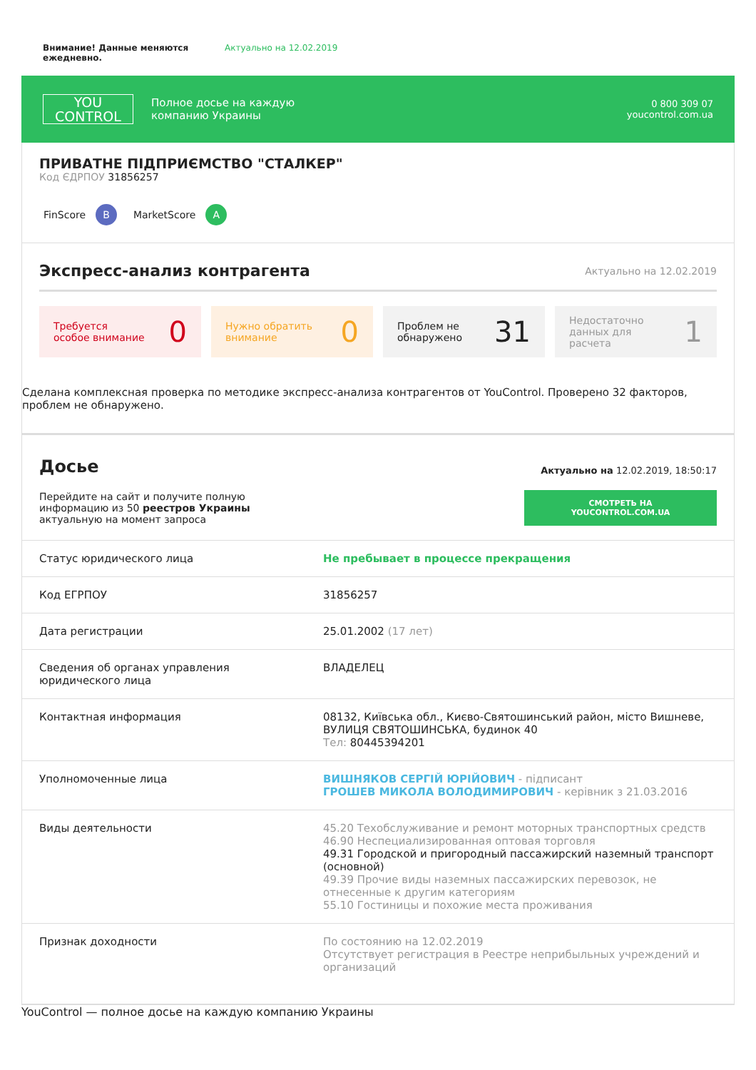Внимание! Данные меняются ежедневно. Актуально на 12.02.2019
YOU
CONTROL
Полное досье на каждую
компанию Украины
0 800 309 07
youcontrol.com.ua
ПРИВАТНЕ ПІДПРИЄМСТВО "СТАЛКЕР"
Код ЄДРПОУ 31856257
FinScore B MarketScore A
Экспресс-анализ контрагента Актуально на 12.02.2019
Требуется
особое внимание 0
Нужно обратить
внимание 0
Проблем не
обнаружено 31
Недостаточно
данных для
расчета 1
Сделана комплексная проверка по методике экспресс-анализа контрагентов от YouControl. Проверено 32 факторов, проблем не обнаружено.
Досье
Перейдите на сайт и получите полную
информацию из 50 реестров Украины
актуальную на момент запроса
Актуально на 12.02.2019, 18:50:17
СМОТРЕТЬ НА YOUCONTROL.COM.UA
| Статус юридического лица | Не пребывает в процессе прекращения |
| Код ЕГРПОУ | 31856257 |
| Дата регистрации | 25.01.2002 (17 лет) |
| Сведения об органах управления юридического лица | ВЛАДЕЛЕЦ |
| Контактная информация | 08132, Київська обл., Києво-Святошинський район, місто Вишневе, ВУЛИЦЯ СВЯТОШИНСЬКА, будинок 40 Тел: 80445394201 |
| Уполномоченные лица | ВИШНЯКОВ СЕРГІЙ ЮРІЙОВИЧ - підписант ГРОШЕВ МИКОЛА ВОЛОДИМИРОВИЧ - керівник з 21.03.2016 |
| Виды деятельности | 45.20 Техобслуживание и ремонт моторных транспортных средств 46.90 Неспециализированная оптовая торговля 49.31 Городской и пригородный пассажирский наземный транспорт (основной) 49.39 Прочие виды наземных пассажирских перевозок, не отнесенные к другим категориям 55.10 Гостиницы и похожие места проживания |
| Признак доходности | По состоянию на 12.02.2019 Отсутствует регистрация в Реестре неприбыльных учреждений и организаций |
YouControl — полное досье на каждую компанию Украины